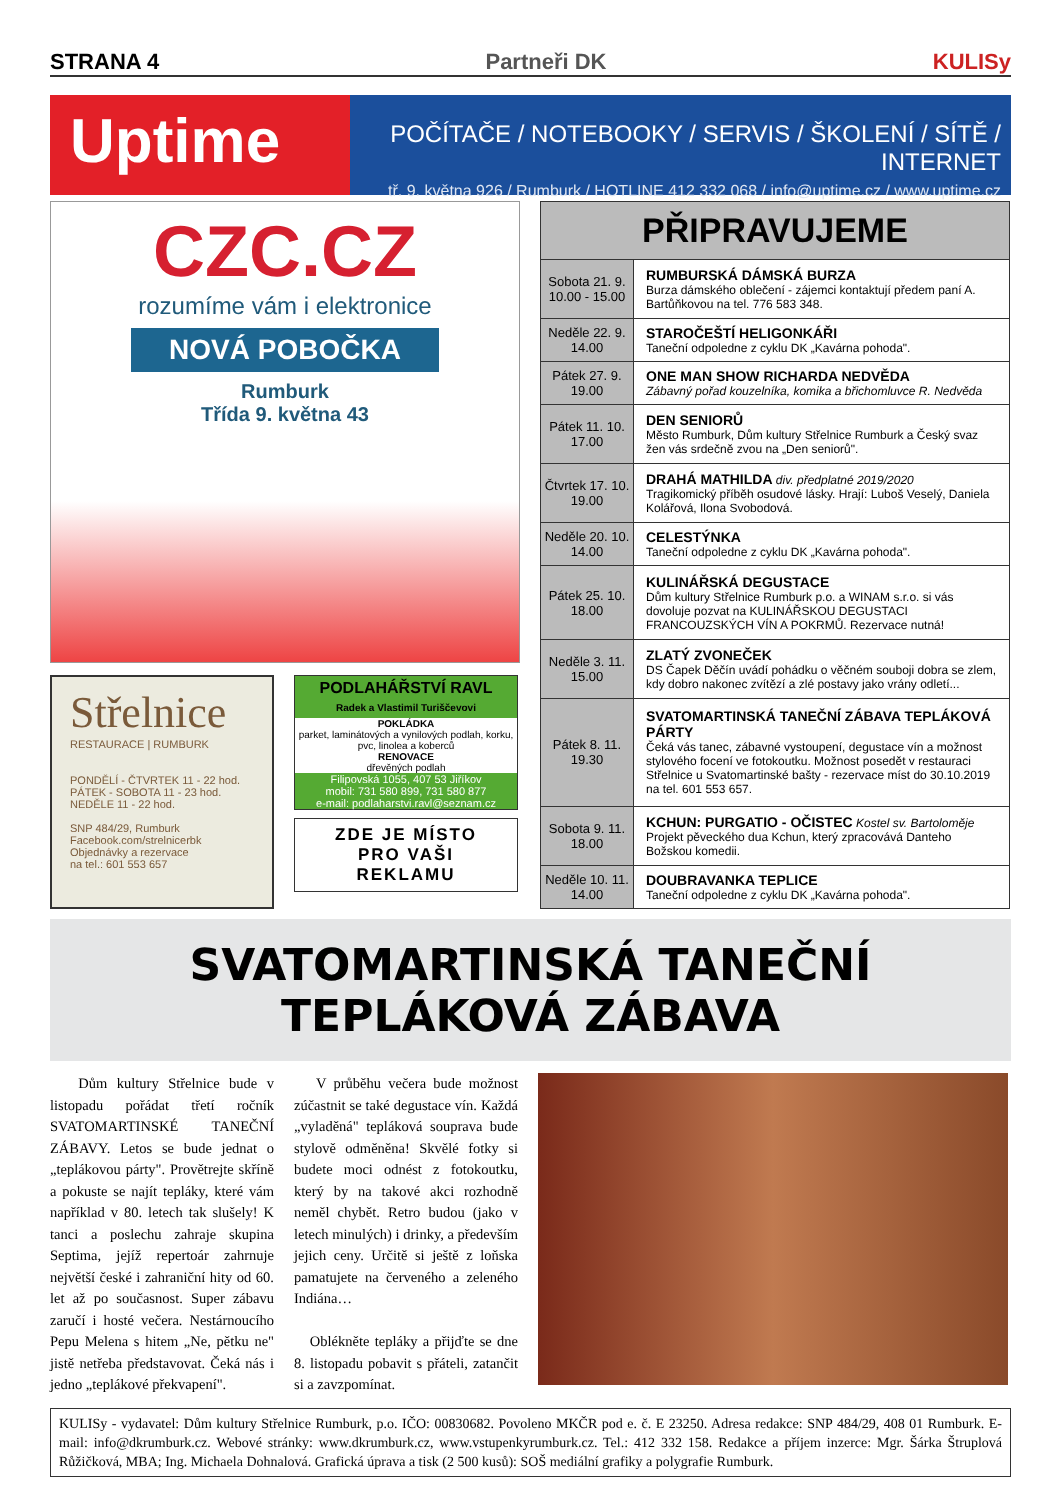STRANA 4 Partneři DK KULISy
Uptime
POČÍTAČE / NOTEBOOKY / SERVIS / ŠKOLENÍ / SÍTĚ / INTERNET
tř. 9. května 926 / Rumburk / HOTLINE 412 332 068 / info@uptime.cz / www.uptime.cz
CZC.CZ
rozumíme vám i elektronice
NOVÁ POBOČKA
Rumburk
Třída 9. května 43
Střelnice
RESTAURACE | RUMBURK
PONDĚLÍ - ČTVRTEK 11 - 22 hod.
PÁTEK - SOBOTA 11 - 23 hod.
NEDĚLE 11 - 22 hod.
SNP 484/29, Rumburk
Facebook.com/strelnicerbk
Objednávky a rezervace
na tel.: 601 553 657
PODLAHÁŘSTVÍ RAVL
Radek a Vlastimil Turiščevovi
POKLÁDKA
parket, laminátových a vynilových podlah, korku, pvc, linolea a koberců
RENOVACE
dřevěných podlah
Filipovská 1055, 407 53 Jiříkov
mobil: 731 580 899, 731 580 877
e-mail: podlaharstvi.ravl@seznam.cz
ZDE JE MÍSTO
PRO VAŠI
REKLAMU
| PŘIPRAVUJEME | |
| --- | --- |
| Sobota 21. 9. 10.00 - 15.00 | RUMBURSKÁ DÁMSKÁ BURZA Burza dámského oblečení - zájemci kontaktují předem paní A. Bartůňkovou na tel. 776 583 348. |
| Neděle 22. 9. 14.00 | STAROČEŠTÍ HELIGONKÁŘI Taneční odpoledne z cyklu DK „Kavárna pohoda". |
| Pátek 27. 9. 19.00 | ONE MAN SHOW RICHARDA NEDVĚDA Zábavný pořad kouzelníka, komika a břichomluvce R. Nedvěda |
| Pátek 11. 10. 17.00 | DEN SENIORŮ Město Rumburk, Dům kultury Střelnice Rumburk a Český svaz žen vás srdečně zvou na „Den seniorů". |
| Čtvrtek 17. 10. 19.00 | DRAHÁ MATHILDA div. předplatné 2019/2020 Tragikomický příběh osudové lásky. Hrají: Luboš Veselý, Daniela Kolářová, Ilona Svobodová. |
| Neděle 20. 10. 14.00 | CELESTÝNKA Taneční odpoledne z cyklu DK „Kavárna pohoda". |
| Pátek 25. 10. 18.00 | KULINÁŘSKÁ DEGUSTACE Dům kultury Střelnice Rumburk p.o. a WINAM s.r.o. si vás dovoluje pozvat na KULINÁŘSKOU DEGUSTACI FRANCOUZSKÝCH VÍN A POKRMŮ. Rezervace nutná! |
| Neděle 3. 11. 15.00 | ZLATÝ ZVONEČEK DS Čapek Děčín uvádí pohádku o věčném souboji dobra se zlem, kdy dobro nakonec zvítězí a zlé postavy jako vrány odletí... |
| Pátek 8. 11. 19.30 | SVATOMARTINSKÁ TANEČNÍ ZÁBAVA TEPLÁKOVÁ PÁRTY Čeká vás tanec, zábavné vystoupení, degustace vín a možnost stylového focení ve fotokoutku. Možnost posedět v restauraci Střelnice u Svatomartinské bašty - rezervace míst do 30.10.2019 na tel. 601 553 657. |
| Sobota 9. 11. 18.00 | KCHUN: PURGATIO - OČISTEC Kostel sv. Bartoloměje Projekt pěveckého dua Kchun, který zpracovává Danteho Božskou komedii. |
| Neděle 10. 11. 14.00 | DOUBRAVANKA TEPLICE Taneční odpoledne z cyklu DK „Kavárna pohoda". |
SVATOMARTINSKÁ TANEČNÍ TEPLÁKOVÁ ZÁBAVA
Dům kultury Střelnice bude v listopadu pořádat třetí ročník SVATOMARTINSKÉ TANEČNÍ ZÁBAVY. Letos se bude jednat o „teplákovou párty". Provětrejte skříně a pokuste se najít tepláky, které vám například v 80. letech tak slušely! K tanci a poslechu zahraje skupina Septima, jejíž repertoár zahrnuje největší české i zahraniční hity od 60. let až po současnost. Super zábavu zaručí i hosté večera. Nestárnoucího Pepu Melena s hitem „Ne, pětku ne" jistě netřeba představovat. Čeká nás i jedno „teplákové překvapení".
V průběhu večera bude možnost zúčastnit se také degustace vín. Každá „vyladěná" tepláková souprava bude stylově odměněna! Skvělé fotky si budete moci odnést z fotokoutku, který by na takové akci rozhodně neměl chybět. Retro budou (jako v letech minulých) i drinky, a především jejich ceny. Určitě si ještě z loňska pamatujete na červeného a zeleného Indiána…
Oblékněte tepláky a přijďte se dne 8. listopadu pobavit s přáteli, zatančit si a zavzpomínat.
KULISy - vydavatel: Dům kultury Střelnice Rumburk, p.o. IČO: 00830682. Povoleno MKČR pod e. č. E 23250. Adresa redakce: SNP 484/29, 408 01 Rumburk. E-mail: info@dkrumburk.cz. Webové stránky: www.dkrumburk.cz, www.vstupenkyrumburk.cz. Tel.: 412 332 158. Redakce a příjem inzerce: Mgr. Šárka Štruplová Růžičková, MBA; Ing. Michaela Dohnalová. Grafická úprava a tisk (2 500 kusů): SOŠ mediální grafiky a polygrafie Rumburk.